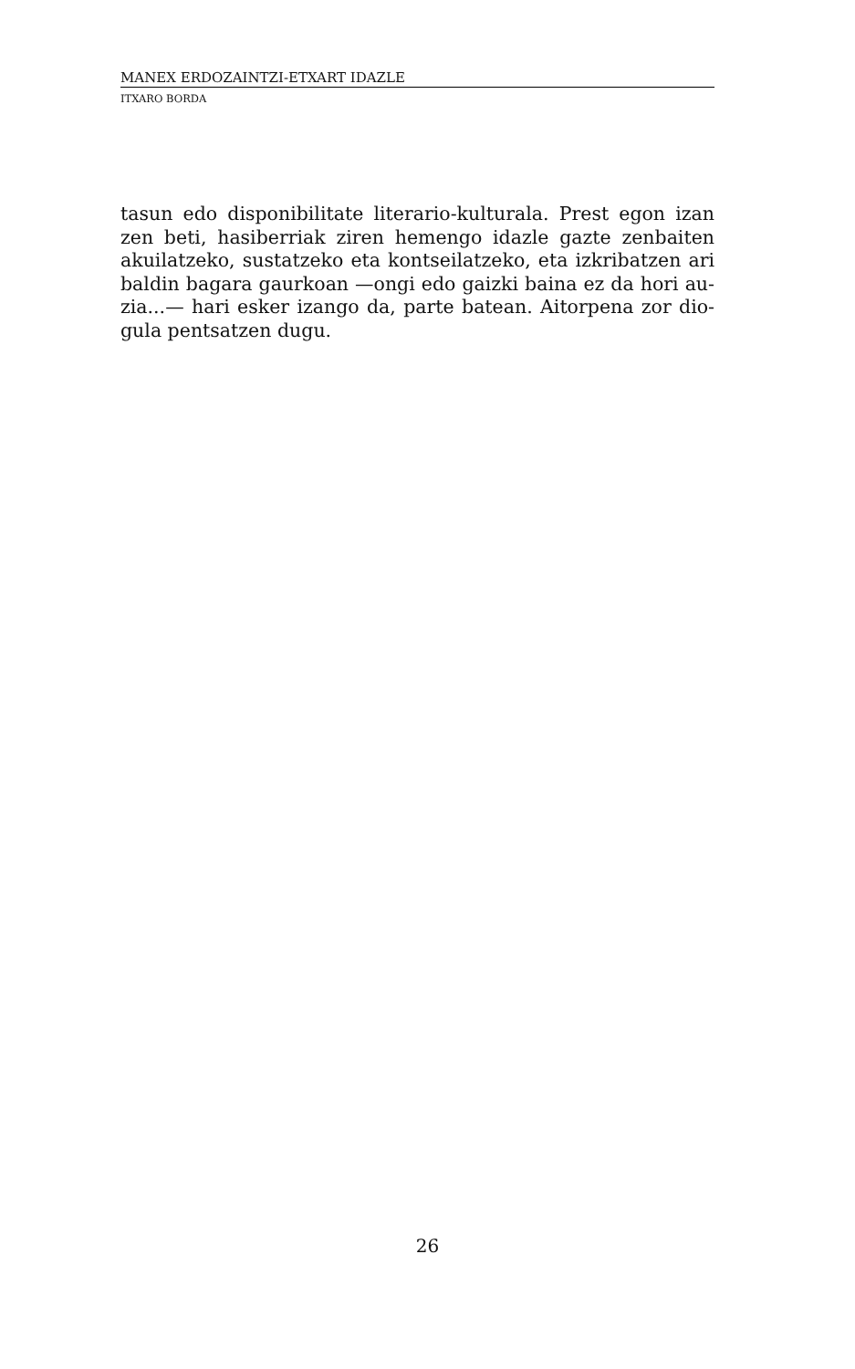MANEX ERDOZAINTZI-ETXART IDAZLE
ITXARO BORDA
tasun edo disponibilitate literario-kulturala. Prest egon izan zen beti, hasiberriak ziren hemengo idazle gazte zenbaiten akuilatzeko, sustatzeko eta kontseilatzeko, eta izkribatzen ari baldin bagara gaurkoan —ongi edo gaizki baina ez da hori au-zia...— hari esker izango da, parte batean. Aitorpena zor dio-gula pentsatzen dugu.
26